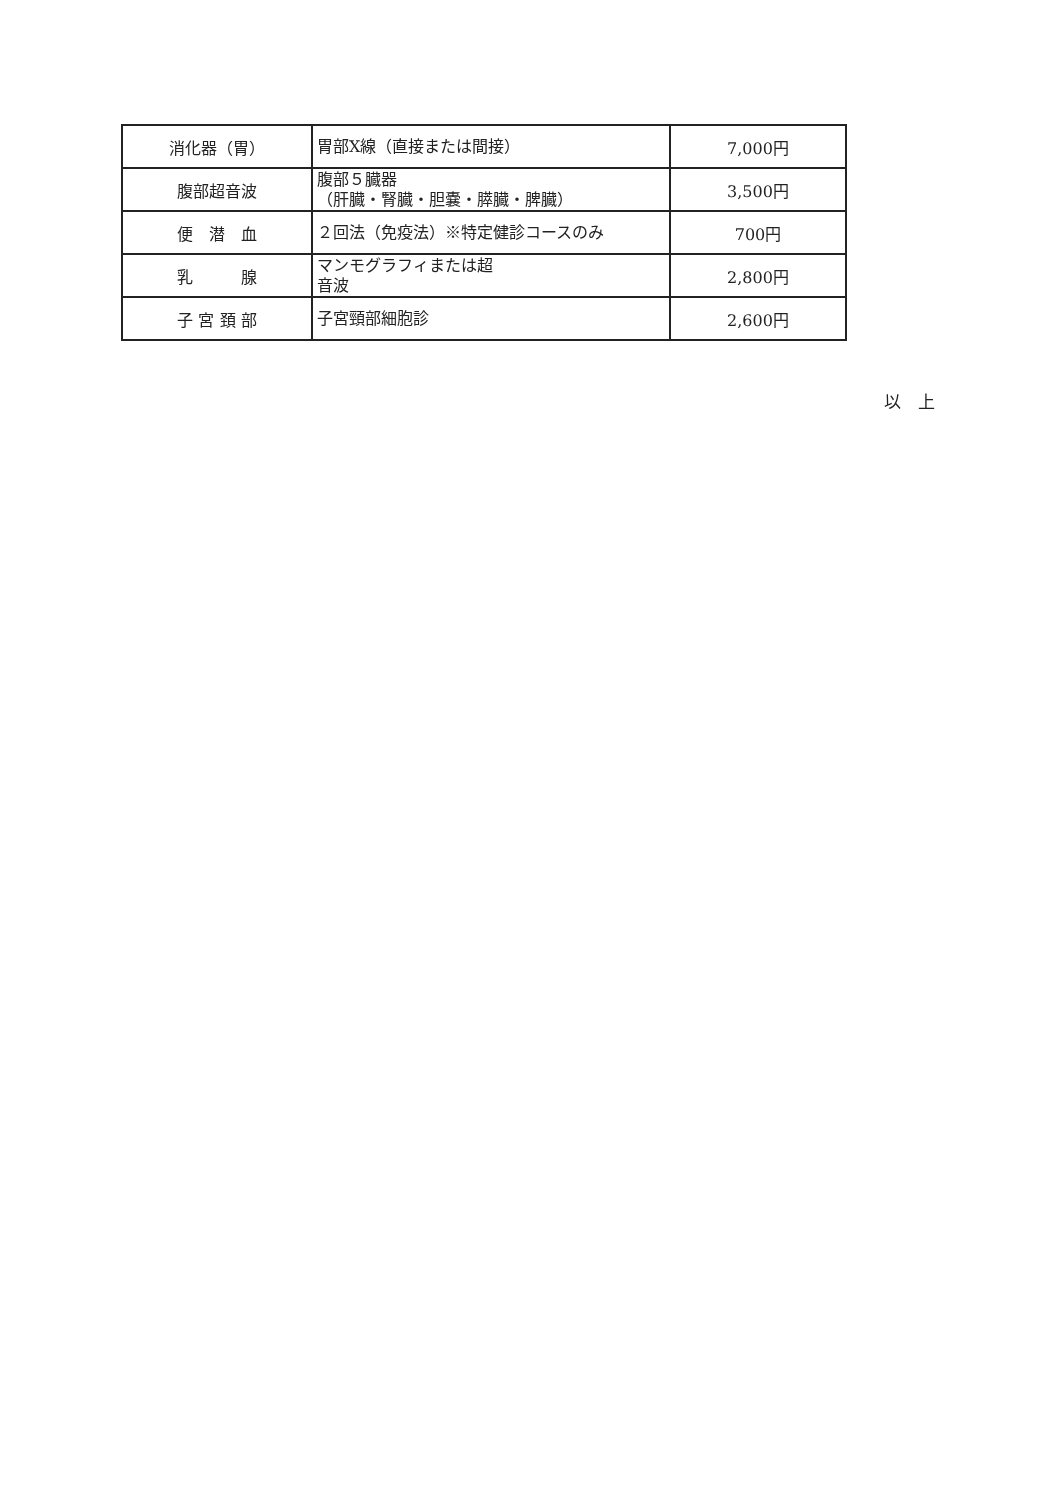| 消化器（胃） | 胃部X線（直接または間接） | 7,000円 |
| 腹部超音波 | 腹部５臓器 （肝臓・腎臓・胆嚢・膵臓・脾臓） | 3,500円 |
| 便 潜 血 | ２回法（免疫法）※特定健診コースのみ | 700円 |
| 乳 腺 | マンモグラフィまたは超 音波 | 2,800円 |
| 子 宮 頚 部 | 子宮頸部細胞診 | 2,600円 |
以　上